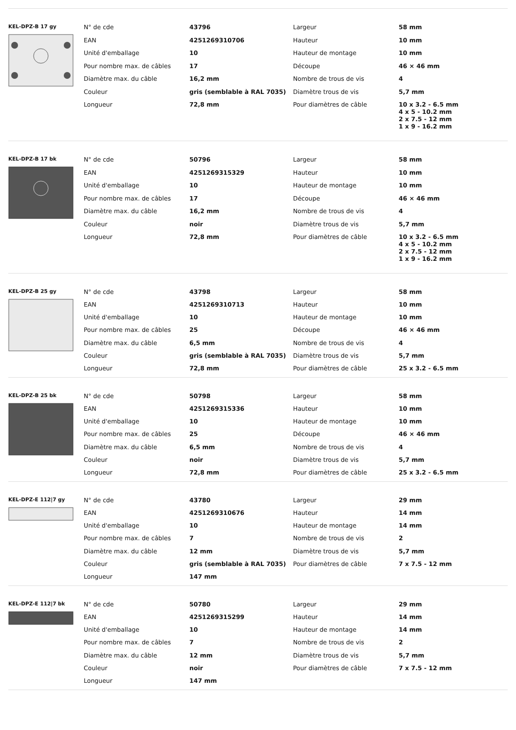KEL-DPZ-B 17 gy
| N° de cde | 43796 | Largeur | 58 mm |
| EAN | 4251269310706 | Hauteur | 10 mm |
| Unité d'emballage | 10 | Hauteur de montage | 10 mm |
| Pour nombre max. de câbles | 17 | Découpe | 46 × 46 mm |
| Diamètre max. du câble | 16,2 mm | Nombre de trous de vis | 4 |
| Couleur | gris (semblable à RAL 7035) | Diamètre trous de vis | 5,7 mm |
| Longueur | 72,8 mm | Pour diamètres de câble | 10 x 3.2 - 6.5 mm 4 x 5 - 10.2 mm 2 x 7.5 - 12 mm 1 x 9 - 16.2 mm |
KEL-DPZ-B 17 bk
| N° de cde | 50796 | Largeur | 58 mm |
| EAN | 4251269315329 | Hauteur | 10 mm |
| Unité d'emballage | 10 | Hauteur de montage | 10 mm |
| Pour nombre max. de câbles | 17 | Découpe | 46 × 46 mm |
| Diamètre max. du câble | 16,2 mm | Nombre de trous de vis | 4 |
| Couleur | noir | Diamètre trous de vis | 5,7 mm |
| Longueur | 72,8 mm | Pour diamètres de câble | 10 x 3.2 - 6.5 mm 4 x 5 - 10.2 mm 2 x 7.5 - 12 mm 1 x 9 - 16.2 mm |
KEL-DPZ-B 25 gy
| N° de cde | 43798 | Largeur | 58 mm |
| EAN | 4251269310713 | Hauteur | 10 mm |
| Unité d'emballage | 10 | Hauteur de montage | 10 mm |
| Pour nombre max. de câbles | 25 | Découpe | 46 × 46 mm |
| Diamètre max. du câble | 6,5 mm | Nombre de trous de vis | 4 |
| Couleur | gris (semblable à RAL 7035) | Diamètre trous de vis | 5,7 mm |
| Longueur | 72,8 mm | Pour diamètres de câble | 25 x 3.2 - 6.5 mm |
KEL-DPZ-B 25 bk
| N° de cde | 50798 | Largeur | 58 mm |
| EAN | 4251269315336 | Hauteur | 10 mm |
| Unité d'emballage | 10 | Hauteur de montage | 10 mm |
| Pour nombre max. de câbles | 25 | Découpe | 46 × 46 mm |
| Diamètre max. du câble | 6,5 mm | Nombre de trous de vis | 4 |
| Couleur | noir | Diamètre trous de vis | 5,7 mm |
| Longueur | 72,8 mm | Pour diamètres de câble | 25 x 3.2 - 6.5 mm |
KEL-DPZ-E 112|7 gy
| N° de cde | 43780 | Largeur | 29 mm |
| EAN | 4251269310676 | Hauteur | 14 mm |
| Unité d'emballage | 10 | Hauteur de montage | 14 mm |
| Pour nombre max. de câbles | 7 | Nombre de trous de vis | 2 |
| Diamètre max. du câble | 12 mm | Diamètre trous de vis | 5,7 mm |
| Couleur | gris (semblable à RAL 7035) | Pour diamètres de câble | 7 x 7.5 - 12 mm |
| Longueur | 147 mm | | |
KEL-DPZ-E 112|7 bk
| N° de cde | 50780 | Largeur | 29 mm |
| EAN | 4251269315299 | Hauteur | 14 mm |
| Unité d'emballage | 10 | Hauteur de montage | 14 mm |
| Pour nombre max. de câbles | 7 | Nombre de trous de vis | 2 |
| Diamètre max. du câble | 12 mm | Diamètre trous de vis | 5,7 mm |
| Couleur | noir | Pour diamètres de câble | 7 x 7.5 - 12 mm |
| Longueur | 147 mm | | |